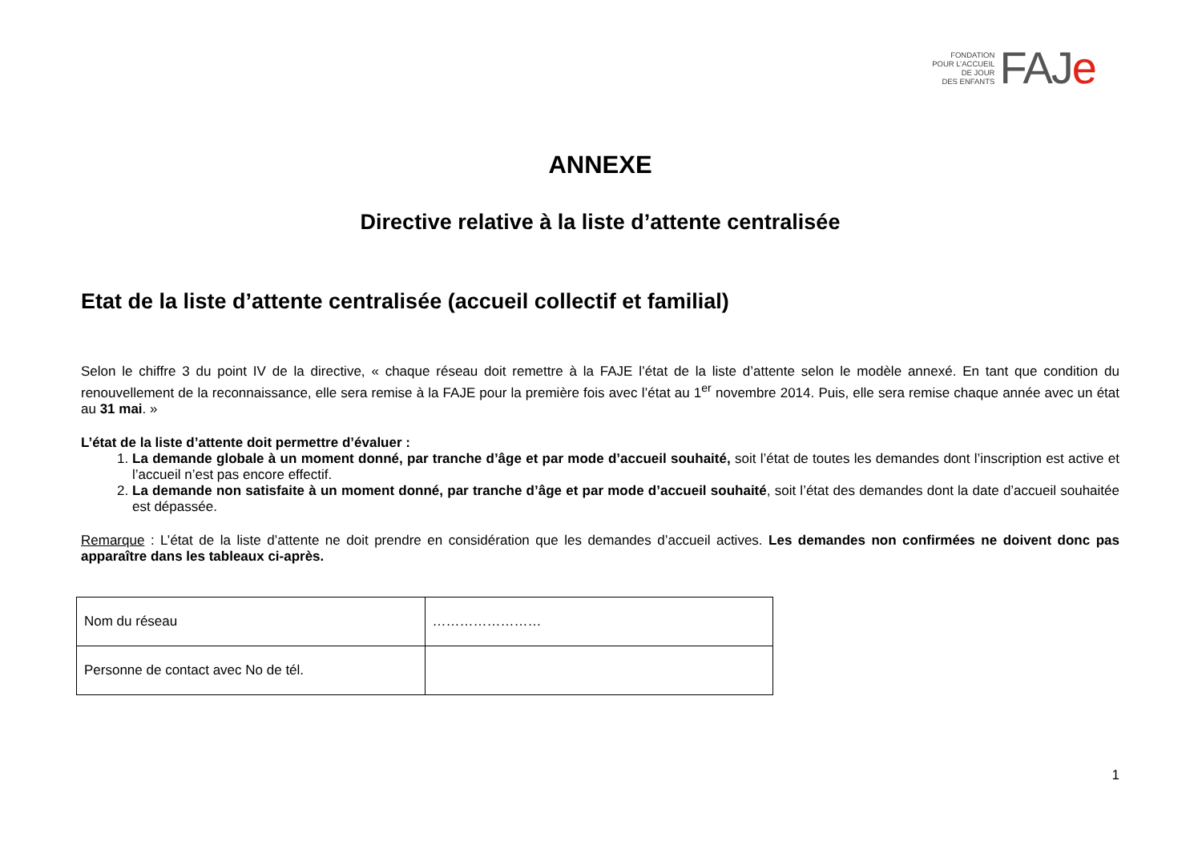FONDATION
POUR L’ACCUEIL
DE JOUR
DES ENFANTS
FAJe
ANNEXE
Directive relative à la liste d’attente centralisée
Etat de la liste d’attente centralisée (accueil collectif et familial)
Selon le chiffre 3 du point IV de la directive, « chaque réseau doit remettre à la FAJE l’état de la liste d’attente selon le modèle annexé. En tant que condition du renouvellement de la reconnaissance, elle sera remise à la FAJE pour la première fois avec l’état au 1<sup>er</sup> novembre 2014. Puis, elle sera remise chaque année avec un état au 31 mai. »
L’état de la liste d’attente doit permettre d’évaluer :
1. La demande globale à un moment donné, par tranche d’âge et par mode d’accueil souhaité, soit l’état de toutes les demandes dont l’inscription est active et l’accueil n’est pas encore effectif.
2. La demande non satisfaite à un moment donné, par tranche d’âge et par mode d’accueil souhaité, soit l’état des demandes dont la date d’accueil souhaitée est dépassée.
Remarque : L’état de la liste d’attente ne doit prendre en considération que les demandes d’accueil actives. Les demandes non confirmées ne doivent donc pas apparaître dans les tableaux ci-après.
| Nom du réseau | …………………… |
| Personne de contact avec No de tél. | |
1